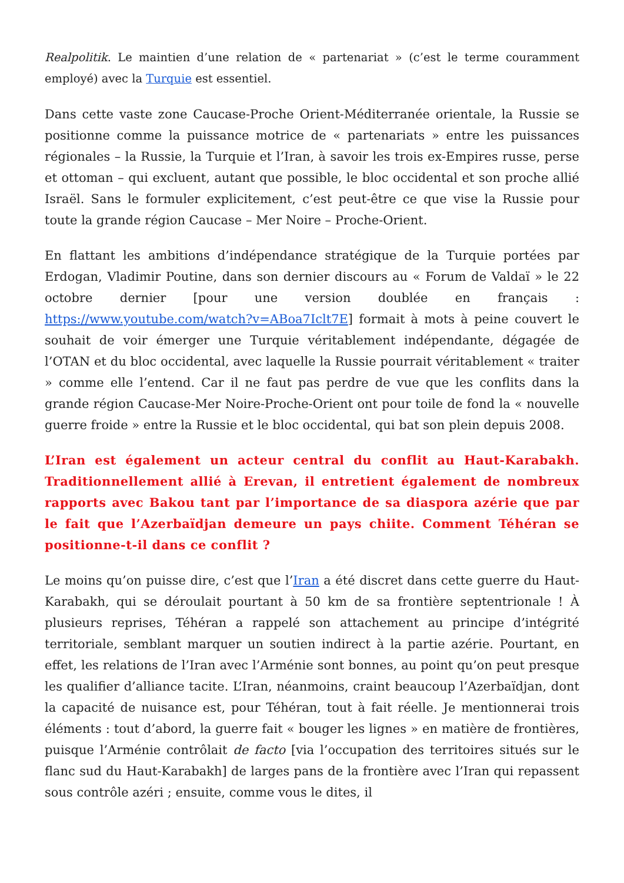Realpolitik. Le maintien d’une relation de « partenariat » (c’est le terme couramment employé) avec la Turquie est essentiel.
Dans cette vaste zone Caucase-Proche Orient-Méditerranée orientale, la Russie se positionne comme la puissance motrice de « partenariats » entre les puissances régionales – la Russie, la Turquie et l’Iran, à savoir les trois ex-Empires russe, perse et ottoman – qui excluent, autant que possible, le bloc occidental et son proche allié Israël. Sans le formuler explicitement, c’est peut-être ce que vise la Russie pour toute la grande région Caucase – Mer Noire – Proche-Orient.
En flattant les ambitions d’indépendance stratégique de la Turquie portées par Erdogan, Vladimir Poutine, dans son dernier discours au « Forum de Valdaï » le 22 octobre dernier [pour une version doublée en français : https://www.youtube.com/watch?v=ABoa7Iclt7E] formait à mots à peine couvert le souhait de voir émerger une Turquie véritablement indépendante, dégagée de l’OTAN et du bloc occidental, avec laquelle la Russie pourrait véritablement « traiter » comme elle l’entend. Car il ne faut pas perdre de vue que les conflits dans la grande région Caucase-Mer Noire-Proche-Orient ont pour toile de fond la « nouvelle guerre froide » entre la Russie et le bloc occidental, qui bat son plein depuis 2008.
L’Iran est également un acteur central du conflit au Haut-Karabakh. Traditionnellement allié à Erevan, il entretient également de nombreux rapports avec Bakou tant par l’importance de sa diaspora azérie que par le fait que l’Azerbaïdjan demeure un pays chiite. Comment Téhéran se positionne-t-il dans ce conflit ?
Le moins qu’on puisse dire, c’est que l’Iran a été discret dans cette guerre du Haut-Karabakh, qui se déroulait pourtant à 50 km de sa frontière septentrionale ! À plusieurs reprises, Téhéran a rappelé son attachement au principe d’intégrité territoriale, semblant marquer un soutien indirect à la partie azérie. Pourtant, en effet, les relations de l’Iran avec l’Arménie sont bonnes, au point qu’on peut presque les qualifier d’alliance tacite. L’Iran, néanmoins, craint beaucoup l’Azerbaïdjan, dont la capacité de nuisance est, pour Téhéran, tout à fait réelle. Je mentionnerai trois éléments : tout d’abord, la guerre fait « bouger les lignes » en matière de frontières, puisque l’Arménie contrôlait de facto [via l’occupation des territoires situés sur le flanc sud du Haut-Karabakh] de larges pans de la frontière avec l’Iran qui repassent sous contrôle azéri ; ensuite, comme vous le dites, il